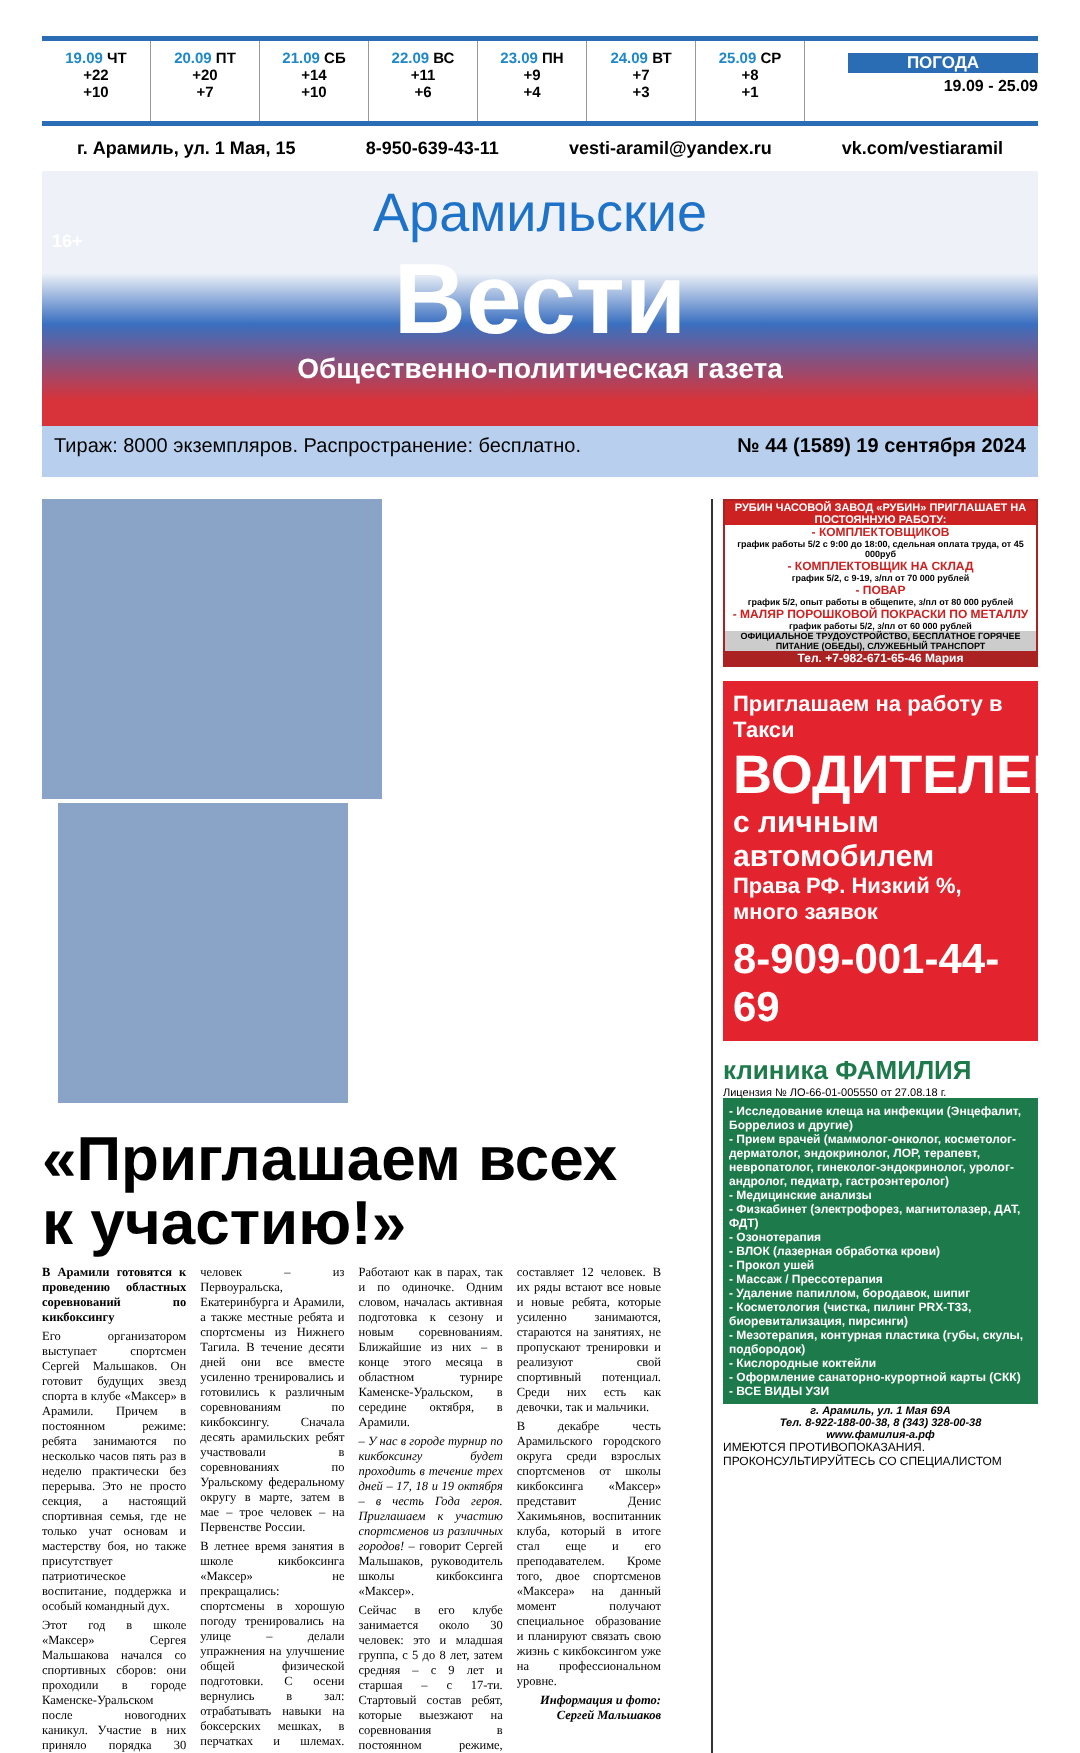19.09 ЧТ
+22
+10
20.09 ПТ
+20
+7
21.09 СБ
+14
+10
22.09 ВС
+11
+6
23.09 ПН
+9
+4
24.09 ВТ
+7
+3
25.09 СР
+8
+1
ПОГОДА
19.09 - 25.09
г. Арамиль, ул. 1 Мая, 15 8-950-639-43-11 vesti-aramil@yandex.ru vk.com/vestiaramil
16+
Арамильские
Вести
Общественно-политическая газета
Тираж: 8000 экземпляров. Распространение: бесплатно. № 44 (1589) 19 сентября 2024
«Приглашаем всех к участию!»
В Арамили готовятся к проведению областных соревнований по кикбоксингу
Его организатором выступает спортсмен Сергей Мальшаков. Он готовит будущих звезд спорта в клубе «Максер» в Арамили. Причем в постоянном режиме: ребята занимаются по несколько часов пять раз в неделю практически без перерыва. Это не просто секция, а настоящий спортивная семья, где не только учат основам и мастерству боя, но также присутствует патриотическое воспитание, поддержка и особый командный дух.
Этот год в школе «Максер» Сергея Мальшакова начался со спортивных сборов: они проходили в городе Каменске-Уральском после новогодних каникул. Участие в них приняло порядка 30 человек – из Первоуральска, Екатеринбурга и Арамили, а также местные ребята и спортсмены из Нижнего Тагила. В течение десяти дней они все вместе усиленно тренировались и готовились к различным соревнованиям по кикбоксингу. Сначала десять арамильских ребят участвовали в соревнованиях по Уральскому федеральному округу в марте, затем в мае – трое человек – на Первенстве России.
В летнее время занятия в школе кикбоксинга «Максер» не прекращались: спортсмены в хорошую погоду тренировались на улице – делали упражнения на улучшение общей физической подготовки. С осени вернулись в зал: отрабатывать навыки на боксерских мешках, в перчатках и шлемах. Работают как в парах, так и по одиночке. Одним словом, началась активная подготовка к сезону и новым соревнованиям. Ближайшие из них – в конце этого месяца в областном турнире Каменске-Уральском, в середине октября, в Арамили.
– У нас в городе турнир по кикбоксингу будет проходить в течение трех дней – 17, 18 и 19 октября – в честь Года героя. Приглашаем к участию спортсменов из различных городов! – говорит Сергей Мальшаков, руководитель школы кикбоксинга «Максер».
Сейчас в его клубе занимается около 30 человек: это и младшая группа, с 5 до 8 лет, затем средняя – с 9 лет и старшая – с 17-ти. Стартовый состав ребят, которые выезжают на соревнования в постоянном режиме, составляет 12 человек. В их ряды встают все новые и новые ребята, которые усиленно занимаются, стараются на занятиях, не пропускают тренировки и реализуют свой спортивный потенциал. Среди них есть как девочки, так и мальчики.
В декабре честь Арамильского городского округа среди взрослых спортсменов от школы кикбоксинга «Максер» представит Денис Хакимьянов, воспитанник клуба, который в итоге стал еще и его преподавателем. Кроме того, двое спортсменов «Максера» на данный момент получают специальное образование и планируют связать свою жизнь с кикбоксингом уже на профессиональном уровне.
Информация и фото: Сергей Мальшаков
РУБИН ЧАСОВОЙ ЗАВОД «РУБИН» ПРИГЛАШАЕТ НА ПОСТОЯННУЮ РАБОТУ:
- КОМПЛЕКТОВЩИКОВ
график работы 5/2 с 9:00 до 18:00, сдельная оплата труда, от 45 000руб
- КОМПЛЕКТОВЩИК НА СКЛАД
график 5/2, с 9-19, з/пл от 70 000 рублей
- ПОВАР
график 5/2, опыт работы в общепите, з/пл от 80 000 рублей
- МАЛЯР ПОРОШКОВОЙ ПОКРАСКИ ПО МЕТАЛЛУ
график работы 5/2, з/пл от 60 000 рублей
ОФИЦИАЛЬНОЕ ТРУДОУСТРОЙСТВО, БЕСПЛАТНОЕ ГОРЯЧЕЕ ПИТАНИЕ (ОБЕДЫ), СЛУЖЕБНЫЙ ТРАНСПОРТ
Тел. +7-982-671-65-46 Мария
Приглашаем на работу в Такси
ВОДИТЕЛЕЙ
с личным автомобилем
Права РФ. Низкий %, много заявок
8-909-001-44-69
клиника ФАМИЛИЯ
Лицензия № ЛО-66-01-005550 от 27.08.18 г.
- Исследование клеща на инфекции (Энцефалит, Боррелиоз и другие)
- Прием врачей (маммолог-онколог, косметолог-дерматолог, эндокринолог, ЛОР, терапевт, невропатолог, гинеколог-эндокринолог, уролог-андролог, педиатр, гастроэнтеролог)
- Медицинские анализы
- Физкабинет (электрофорез, магнитолазер, ДАТ, ФДТ)
- Озонотерапия
- ВЛОК (лазерная обработка крови)
- Прокол ушей
- Массаж / Прессотерапия
- Удаление папиллом, бородавок, шипиг
- Косметология (чистка, пилинг PRX-T33, биоревитализация, пирсинги)
- Мезотерапия, контурная пластика (губы, скулы, подбородок)
- Кислородные коктейли
- Оформление санаторно-курортной карты (СКК)
- ВСЕ ВИДЫ УЗИ
г. Арамиль, ул. 1 Мая 69А
Тел. 8-922-188-00-38, 8 (343) 328-00-38
www.фамилия-а.рф
ИМЕЮТСЯ ПРОТИВОПОКАЗАНИЯ. ПРОКОНСУЛЬТИРУЙТЕСЬ СО СПЕЦИАЛИСТОМ